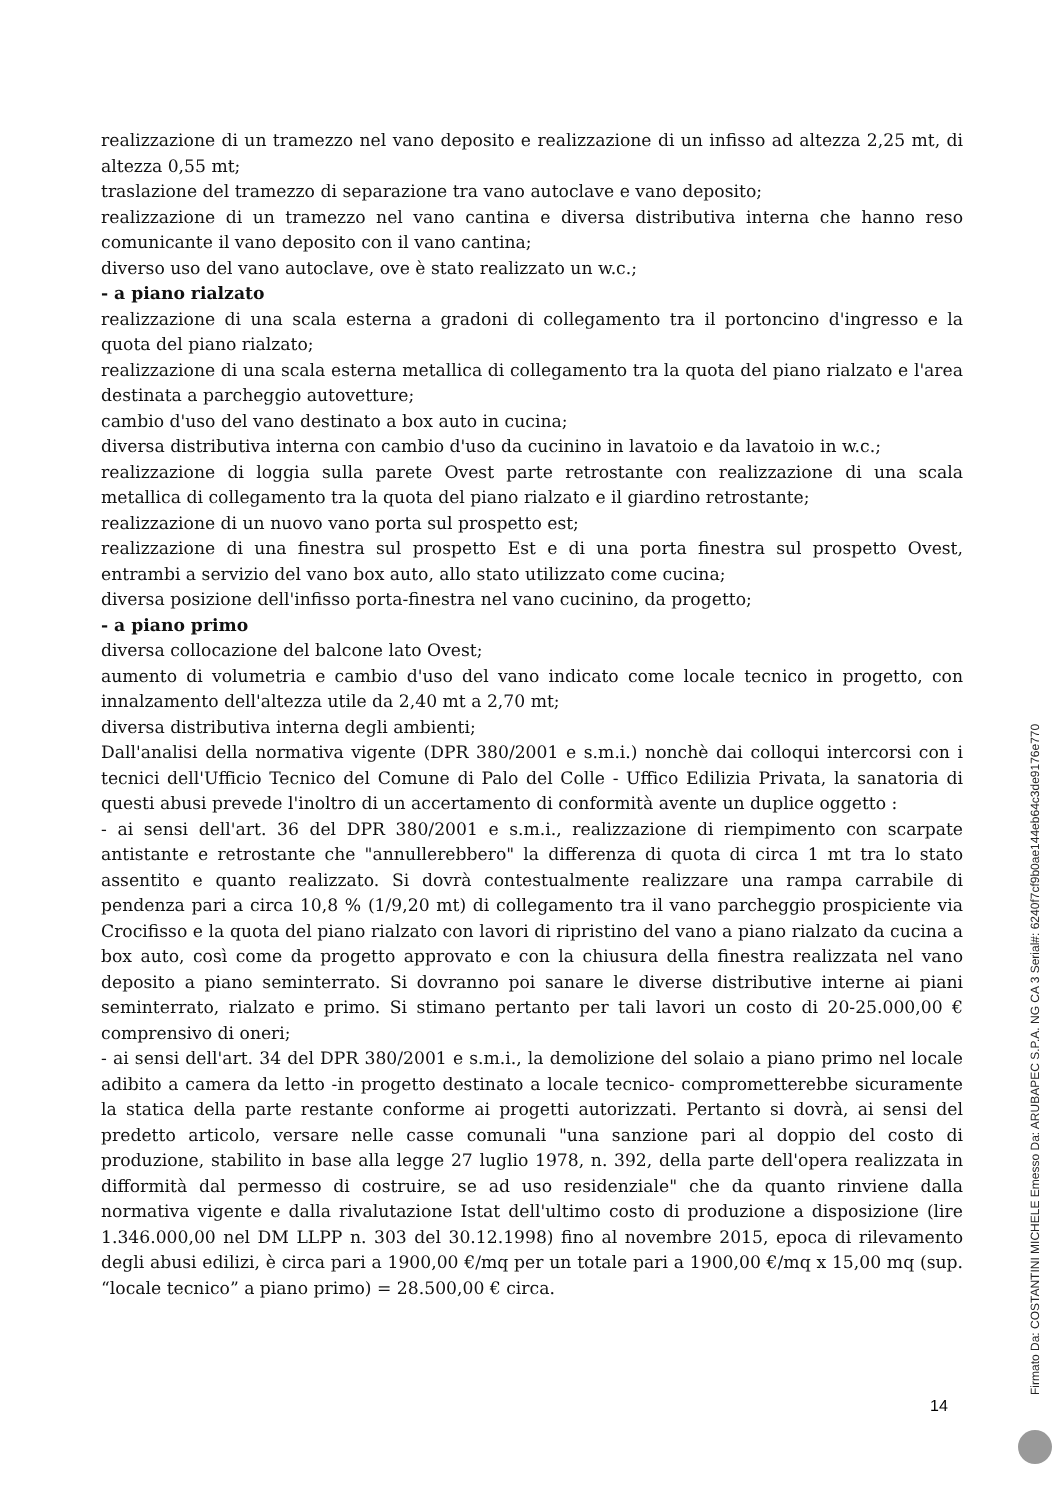realizzazione di un tramezzo nel vano deposito e realizzazione di un infisso ad altezza 2,25 mt, di altezza 0,55 mt;
traslazione del tramezzo di separazione tra vano autoclave e vano deposito;
realizzazione di un tramezzo nel vano cantina e diversa distributiva interna che hanno reso comunicante il vano deposito con il vano cantina;
diverso uso del vano autoclave, ove è stato realizzato un w.c.;
- a piano rialzato
realizzazione di una scala esterna a gradoni di collegamento tra il portoncino d'ingresso e la quota del piano rialzato;
realizzazione di una scala esterna metallica di collegamento tra la quota del piano rialzato e l'area destinata a parcheggio autovetture;
cambio d'uso del vano destinato a box auto in cucina;
diversa distributiva interna con cambio d'uso da cucinino in lavatoio e da lavatoio in w.c.;
realizzazione di loggia sulla parete Ovest parte retrostante con realizzazione di una scala metallica di collegamento tra la quota del piano rialzato e il giardino retrostante;
realizzazione di un nuovo vano porta sul prospetto est;
realizzazione di una finestra sul prospetto Est e di una porta finestra sul prospetto Ovest, entrambi a servizio del vano box auto, allo stato utilizzato come cucina;
diversa posizione dell'infisso porta-finestra nel vano cucinino, da progetto;
- a piano primo
diversa collocazione del balcone lato Ovest;
aumento di volumetria e cambio d'uso del vano indicato come locale tecnico in progetto, con innalzamento dell'altezza utile da 2,40 mt a 2,70 mt;
diversa distributiva interna degli ambienti;
Dall'analisi della normativa vigente (DPR 380/2001 e s.m.i.) nonchè dai colloqui intercorsi con i tecnici dell'Ufficio Tecnico del Comune di Palo del Colle - Uffico Edilizia Privata, la sanatoria di questi abusi prevede l'inoltro di un accertamento di conformità avente un duplice oggetto :
- ai sensi dell'art. 36 del DPR 380/2001 e s.m.i., realizzazione di riempimento con scarpate antistante e retrostante che "annullerebbero" la differenza di quota di circa 1 mt tra lo stato assentito e quanto realizzato. Si dovrà contestualmente realizzare una rampa carrabile di pendenza pari a circa 10,8 % (1/9,20 mt) di collegamento tra il vano parcheggio prospiciente via Crocifisso e la quota del piano rialzato con lavori di ripristino del vano a piano rialzato da cucina a box auto, così come da progetto approvato e con la chiusura della finestra realizzata nel vano deposito a piano seminterrato. Si dovranno poi sanare le diverse distributive interne ai piani seminterrato, rialzato e primo. Si stimano pertanto per tali lavori un costo di 20-25.000,00 € comprensivo di oneri;
- ai sensi dell'art. 34 del DPR 380/2001 e s.m.i., la demolizione del solaio a piano primo nel locale adibito a camera da letto -in progetto destinato a locale tecnico- comprometterebbe sicuramente la statica della parte restante conforme ai progetti autorizzati. Pertanto si dovrà, ai sensi del predetto articolo, versare nelle casse comunali "una sanzione pari al doppio del costo di produzione, stabilito in base alla legge 27 luglio 1978, n. 392, della parte dell'opera realizzata in difformità dal permesso di costruire, se ad uso residenziale" che da quanto rinviene dalla normativa vigente e dalla rivalutazione Istat dell'ultimo costo di produzione a disposizione (lire 1.346.000,00 nel DM LLPP n. 303 del 30.12.1998) fino al novembre 2015, epoca di rilevamento degli abusi edilizi, è circa pari a 1900,00 €/mq per un totale pari a 1900,00 €/mq x 15,00 mq (sup. “locale tecnico” a piano primo) = 28.500,00 € circa.
14 Firmato Da: COSTANTINI MICHELE Emesso Da: ARUBAPEC S.P.A. NG CA 3 Serial#: 6240f7cf9b0ae144eb64c3de9176e770